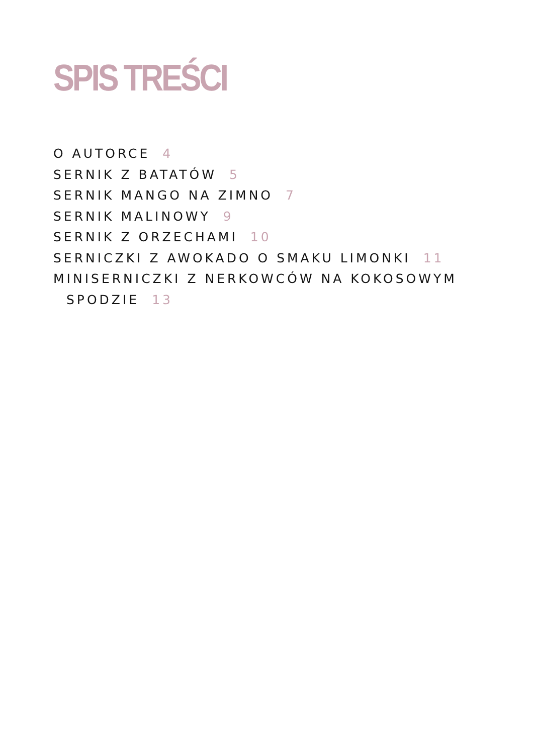SPIS TREŚCI
O AUTORCE 4
SERNIK Z BATATÓW 5
SERNIK MANGO NA ZIMNO 7
SERNIK MALINOWY 9
SERNIK Z ORZECHAMI 10
SERNICZKI Z AWOKADO O SMAKU LIMONKI 11
MINISERNICZKI Z NERKOWCÓW NA KOKOSOWYM SPODZIE 13